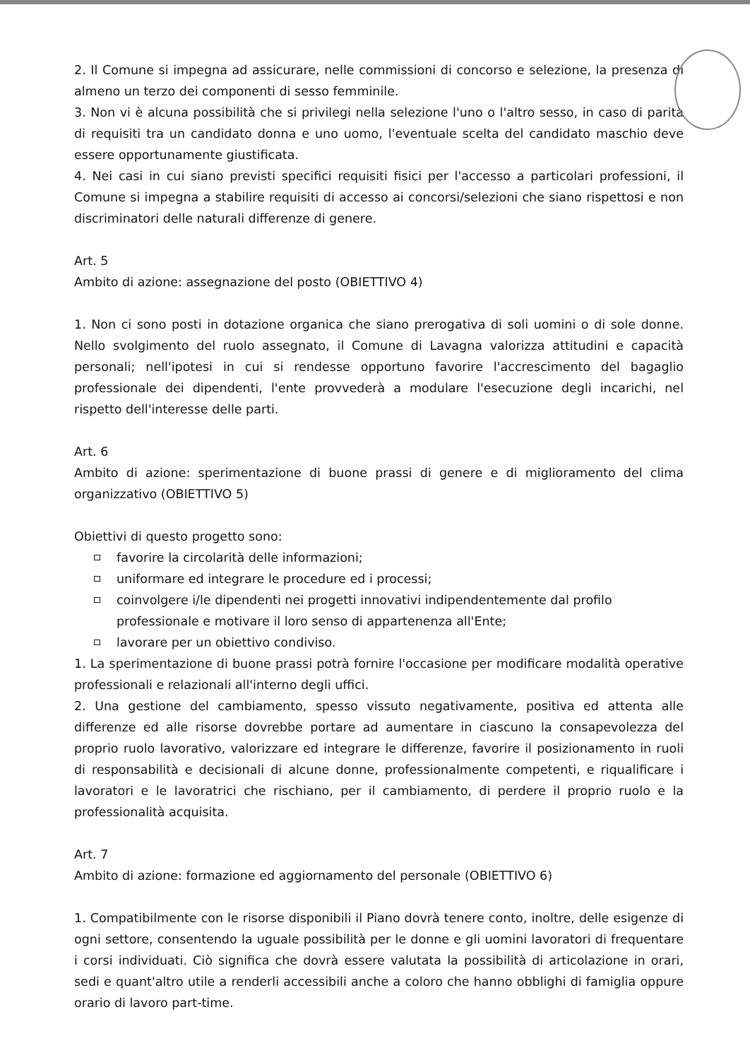2. Il Comune si impegna ad assicurare, nelle commissioni di concorso e selezione, la presenza di almeno un terzo dei componenti di sesso femminile.
3. Non vi è alcuna possibilità che si privilegi nella selezione l'uno o l'altro sesso, in caso di parità di requisiti tra un candidato donna e uno uomo, l'eventuale scelta del candidato maschio deve essere opportunamente giustificata.
4. Nei casi in cui siano previsti specifici requisiti fisici per l'accesso a particolari professioni, il Comune si impegna a stabilire requisiti di accesso ai concorsi/selezioni che siano rispettosi e non discriminatori delle naturali differenze di genere.
Art. 5
Ambito di azione: assegnazione del posto (OBIETTIVO 4)
1. Non ci sono posti in dotazione organica che siano prerogativa di soli uomini o di sole donne. Nello svolgimento del ruolo assegnato, il Comune di Lavagna valorizza attitudini e capacità personali; nell'ipotesi in cui si rendesse opportuno favorire l'accrescimento del bagaglio professionale dei dipendenti, l'ente provvederà a modulare l'esecuzione degli incarichi, nel rispetto dell'interesse delle parti.
Art. 6
Ambito di azione: sperimentazione di buone prassi di genere e di miglioramento del clima organizzativo (OBIETTIVO 5)
Obiettivi di questo progetto sono:
favorire la circolarità delle informazioni;
uniformare ed integrare le procedure ed i processi;
coinvolgere i/le dipendenti nei progetti innovativi indipendentemente dal profilo professionale e motivare il loro senso di appartenenza all'Ente;
lavorare per un obiettivo condiviso.
1. La sperimentazione di buone prassi potrà fornire l'occasione per modificare modalità operative professionali e relazionali all'interno degli uffici.
2. Una gestione del cambiamento, spesso vissuto negativamente, positiva ed attenta alle differenze ed alle risorse dovrebbe portare ad aumentare in ciascuno la consapevolezza del proprio ruolo lavorativo, valorizzare ed integrare le differenze, favorire il posizionamento in ruoli di responsabilità e decisionali di alcune donne, professionalmente competenti, e riqualificare i lavoratori e le lavoratrici che rischiano, per il cambiamento, di perdere il proprio ruolo e la professionalità acquisita.
Art. 7
Ambito di azione: formazione ed aggiornamento del personale (OBIETTIVO 6)
1. Compatibilmente con le risorse disponibili il Piano dovrà tenere conto, inoltre, delle esigenze di ogni settore, consentendo la uguale possibilità per le donne e gli uomini lavoratori di frequentare i corsi individuati. Ciò significa che dovrà essere valutata la possibilità di articolazione in orari, sedi e quant'altro utile a renderli accessibili anche a coloro che hanno obblighi di famiglia oppure orario di lavoro part-time.